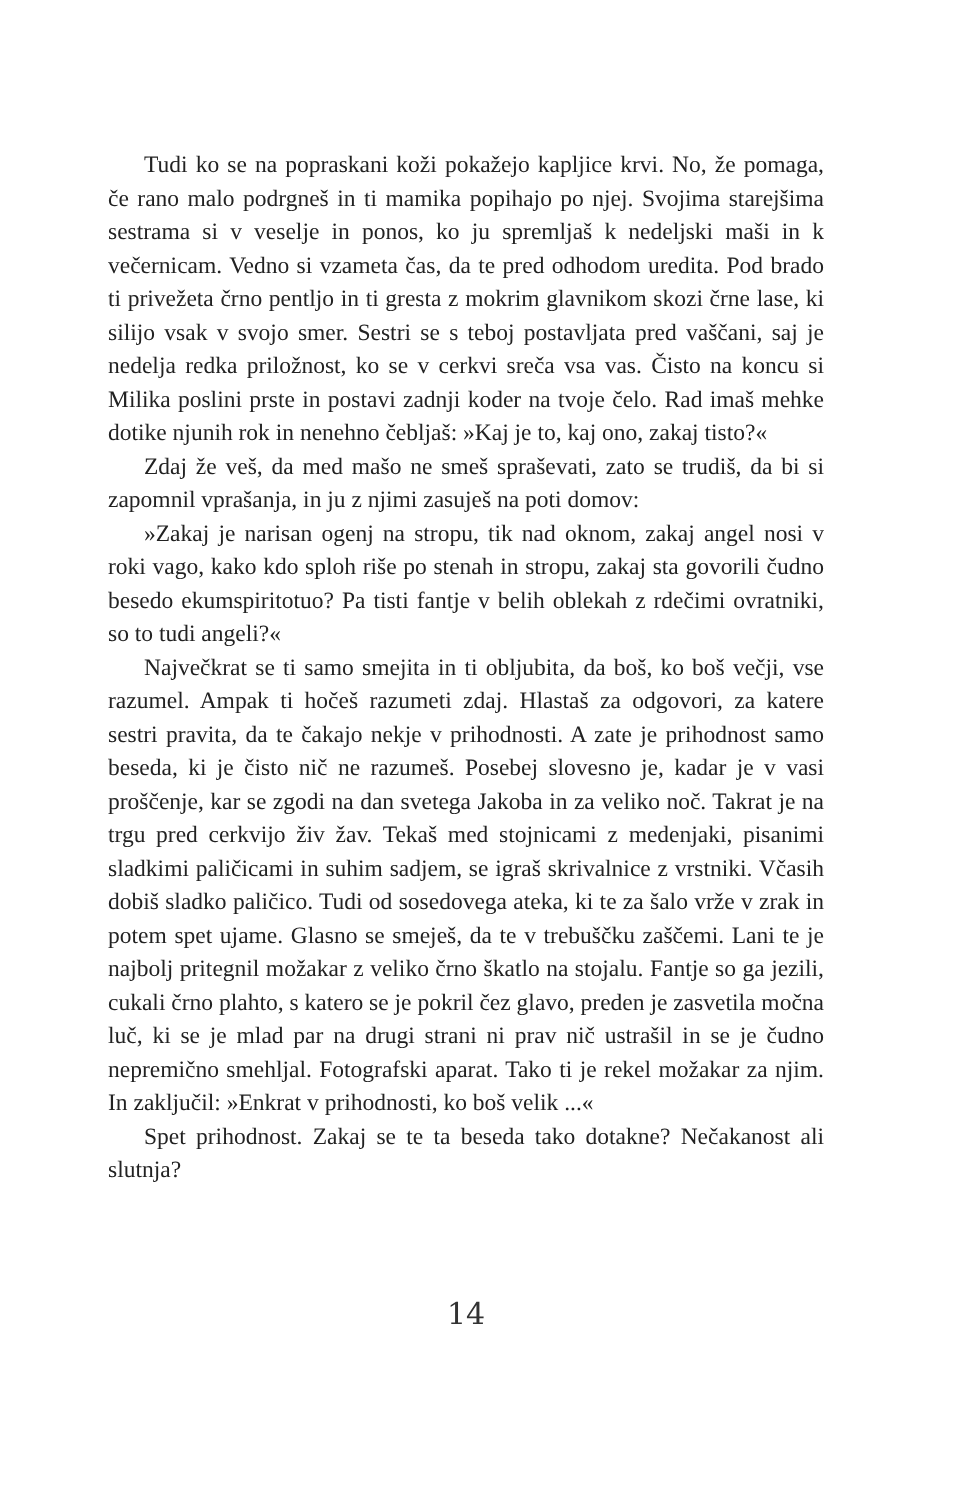Tudi ko se na popraskani koži pokažejo kapljice krvi. No, že pomaga, če rano malo podrgneš in ti mamika popihajo po njej. Svojima starejšima sestrama si v veselje in ponos, ko ju spremljaš k nedeljski maši in k večernicam. Vedno si vzameta čas, da te pred odhodom uredita. Pod brado ti privežeta črno pentljo in ti gresta z mokrim glavnikom skozi črne lase, ki silijo vsak v svojo smer. Sestri se s teboj postavljata pred vaščani, saj je nedelja redka priložnost, ko se v cerkvi sreča vsa vas. Čisto na koncu si Milika poslini prste in postavi zadnji koder na tvoje čelo. Rad imaš mehke dotike njunih rok in nenehno čebljaš: »Kaj je to, kaj ono, zakaj tisto?«
Zdaj že veš, da med mašo ne smeš spraševati, zato se trudiš, da bi si zapomnil vprašanja, in ju z njimi zasuješ na poti domov:
»Zakaj je narisan ogenj na stropu, tik nad oknom, zakaj angel nosi v roki vago, kako kdo sploh riše po stenah in stropu, zakaj sta govorili čudno besedo ekumspiritotuo? Pa tisti fantje v belih oblekah z rdečimi ovratniki, so to tudi angeli?«
Največkrat se ti samo smejita in ti obljubita, da boš, ko boš večji, vse razumel. Ampak ti hočeš razumeti zdaj. Hlastaš za odgovori, za katere sestri pravita, da te čakajo nekje v prihodnosti. A zate je prihodnost samo beseda, ki je čisto nič ne razumeš. Posebej slovesno je, kadar je v vasi proščenje, kar se zgodi na dan svetega Jakoba in za veliko noč. Takrat je na trgu pred cerkvijo živ žav. Tekaš med stojnicami z medenjaki, pisanimi sladkimi paličicami in suhim sadjem, se igraš skrivalnice z vrstniki. Včasih dobiš sladko paličico. Tudi od sosedovega ateka, ki te za šalo vrže v zrak in potem spet ujame. Glasno se smeješ, da te v trebuščku zaščemi. Lani te je najbolj pritegnil možakar z veliko črno škatlo na stojalu. Fantje so ga jezili, cukali črno plahto, s katero se je pokril čez glavo, preden je zasvetila močna luč, ki se je mlad par na drugi strani ni prav nič ustrašil in se je čudno nepremično smehljal. Fotografski aparat. Tako ti je rekel možakar za njim. In zaključil: »Enkrat v prihodnosti, ko boš velik ...«
Spet prihodnost. Zakaj se te ta beseda tako dotakne? Nečakanost ali slutnja?
14